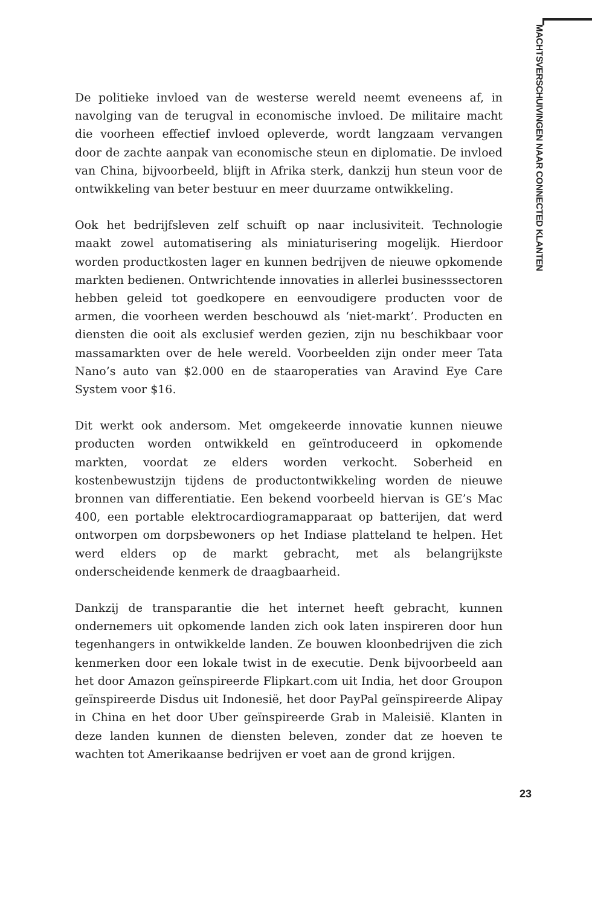MACHTSVERSCHUIVINGEN NAAR CONNECTED KLANTEN
De politieke invloed van de westerse wereld neemt eveneens af, in navolging van de terugval in economische invloed. De militaire macht die voorheen effectief invloed opleverde, wordt langzaam vervangen door de zachte aanpak van economische steun en diplomatie. De invloed van China, bijvoorbeeld, blijft in Afrika sterk, dankzij hun steun voor de ontwikkeling van beter bestuur en meer duurzame ontwikkeling.
Ook het bedrijfsleven zelf schuift op naar inclusiviteit. Technologie maakt zowel automatisering als miniaturisering mogelijk. Hierdoor worden productkosten lager en kunnen bedrijven de nieuwe opkomende markten bedienen. Ontwrichtende innovaties in allerlei businesssectoren hebben geleid tot goedkopere en eenvoudigere producten voor de armen, die voorheen werden beschouwd als ‘niet-markt’. Producten en diensten die ooit als exclusief werden gezien, zijn nu beschikbaar voor massamarkten over de hele wereld. Voorbeelden zijn onder meer Tata Nano’s auto van $2.000 en de staaroperaties van Aravind Eye Care System voor $16.
Dit werkt ook andersom. Met omgekeerde innovatie kunnen nieuwe producten worden ontwikkeld en geïntroduceerd in opkomende markten, voordat ze elders worden verkocht. Soberheid en kostenbewustzijn tijdens de productontwikkeling worden de nieuwe bronnen van differentiatie. Een bekend voorbeeld hiervan is GE’s Mac 400, een portable elektrocardiogramapparaat op batterijen, dat werd ontworpen om dorpsbewoners op het Indiase platteland te helpen. Het werd elders op de markt gebracht, met als belangrijkste onderscheidende kenmerk de draagbaarheid.
Dankzij de transparantie die het internet heeft gebracht, kunnen ondernemers uit opkomende landen zich ook laten inspireren door hun tegenhangers in ontwikkelde landen. Ze bouwen kloonbedrijven die zich kenmerken door een lokale twist in de executie. Denk bijvoorbeeld aan het door Amazon geïnspireerde Flipkart.com uit India, het door Groupon geïnspireerde Disdus uit Indonesië, het door PayPal geïnspireerde Alipay in China en het door Uber geïnspireerde Grab in Maleisië. Klanten in deze landen kunnen de diensten beleven, zonder dat ze hoeven te wachten tot Amerikaanse bedrijven er voet aan de grond krijgen.
23